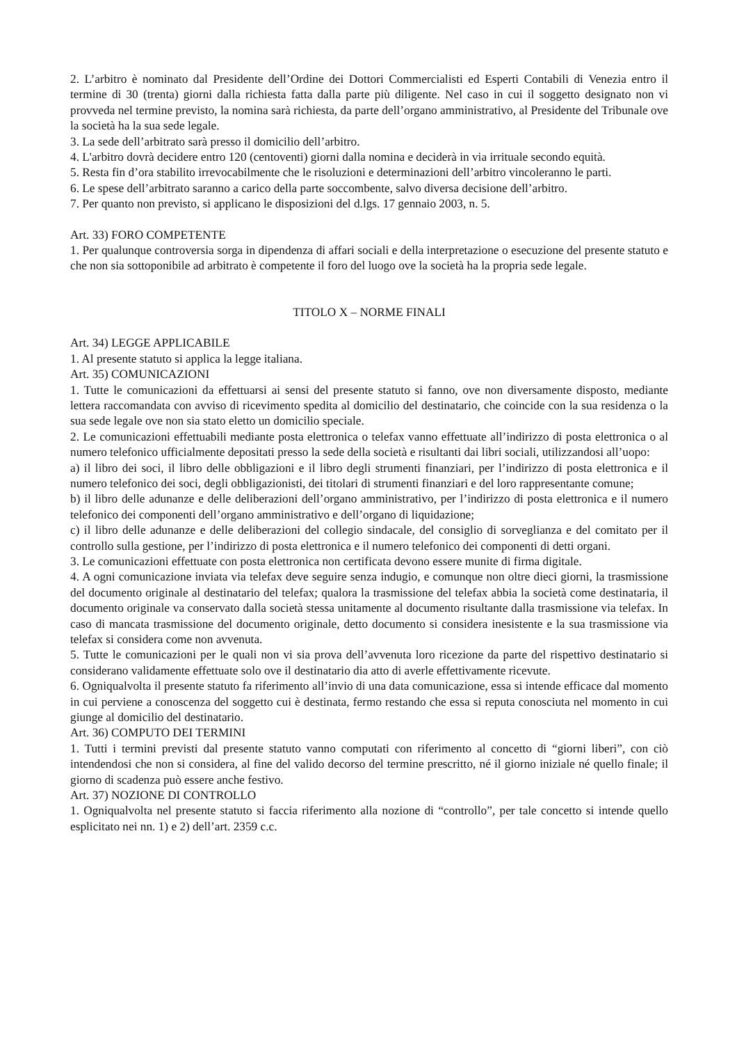2. L’arbitro è nominato dal Presidente dell’Ordine dei Dottori Commercialisti ed Esperti Contabili di Venezia entro il termine di 30 (trenta) giorni dalla richiesta fatta dalla parte più diligente. Nel caso in cui il soggetto designato non vi provveda nel termine previsto, la nomina sarà richiesta, da parte dell’organo amministrativo, al Presidente del Tribunale ove la società ha la sua sede legale.
3. La sede dell’arbitrato sarà presso il domicilio dell’arbitro.
4. L'arbitro dovrà decidere entro 120 (centoventi) giorni dalla nomina e deciderà in via irrituale secondo equità.
5. Resta fin d’ora stabilito irrevocabilmente che le risoluzioni e determinazioni dell’arbitro vincoleranno le parti.
6. Le spese dell’arbitrato saranno a carico della parte soccombente, salvo diversa decisione dell’arbitro.
7. Per quanto non previsto, si applicano le disposizioni del d.lgs. 17 gennaio 2003, n. 5.
Art. 33) FORO COMPETENTE
1. Per qualunque controversia sorga in dipendenza di affari sociali e della interpretazione o esecuzione del presente statuto e che non sia sottoponibile ad arbitrato è competente il foro del luogo ove la società ha la propria sede legale.
TITOLO X – NORME FINALI
Art. 34) LEGGE APPLICABILE
1. Al presente statuto si applica la legge italiana.
Art. 35) COMUNICAZIONI
1. Tutte le comunicazioni da effettuarsi ai sensi del presente statuto si fanno, ove non diversamente disposto, mediante lettera raccomandata con avviso di ricevimento spedita al domicilio del destinatario, che coincide con la sua residenza o la sua sede legale ove non sia stato eletto un domicilio speciale.
2. Le comunicazioni effettuabili mediante posta elettronica o telefax vanno effettuate all’indirizzo di posta elettronica o al numero telefonico ufficialmente depositati presso la sede della società e risultanti dai libri sociali, utilizzandosi all’uopo:
a) il libro dei soci, il libro delle obbligazioni e il libro degli strumenti finanziari, per l’indirizzo di posta elettronica e il numero telefonico dei soci, degli obbligazionisti, dei titolari di strumenti finanziari e del loro rappresentante comune;
b) il libro delle adunanze e delle deliberazioni dell’organo amministrativo, per l’indirizzo di posta elettronica e il numero telefonico dei componenti dell’organo amministrativo e dell’organo di liquidazione;
c) il libro delle adunanze e delle deliberazioni del collegio sindacale, del consiglio di sorveglianza e del comitato per il controllo sulla gestione, per l’indirizzo di posta elettronica e il numero telefonico dei componenti di detti organi.
3. Le comunicazioni effettuate con posta elettronica non certificata devono essere munite di firma digitale.
4. A ogni comunicazione inviata via telefax deve seguire senza indugio, e comunque non oltre dieci giorni, la trasmissione del documento originale al destinatario del telefax; qualora la trasmissione del telefax abbia la società come destinataria, il documento originale va conservato dalla società stessa unitamente al documento risultante dalla trasmissione via telefax. In caso di mancata trasmissione del documento originale, detto documento si considera inesistente e la sua trasmissione via telefax si considera come non avvenuta.
5. Tutte le comunicazioni per le quali non vi sia prova dell’avvenuta loro ricezione da parte del rispettivo destinatario si considerano validamente effettuate solo ove il destinatario dia atto di averle effettivamente ricevute.
6. Ogniqualvolta il presente statuto fa riferimento all’invio di una data comunicazione, essa si intende efficace dal momento in cui perviene a conoscenza del soggetto cui è destinata, fermo restando che essa si reputa conosciuta nel momento in cui giunge al domicilio del destinatario.
Art. 36) COMPUTO DEI TERMINI
1. Tutti i termini previsti dal presente statuto vanno computati con riferimento al concetto di “giorni liberi”, con ciò intendendosi che non si considera, al fine del valido decorso del termine prescritto, né il giorno iniziale né quello finale; il giorno di scadenza può essere anche festivo.
Art. 37) NOZIONE DI CONTROLLO
1. Ogniqualvolta nel presente statuto si faccia riferimento alla nozione di “controllo”, per tale concetto si intende quello esplicitato nei nn. 1) e 2) dell’art. 2359 c.c.